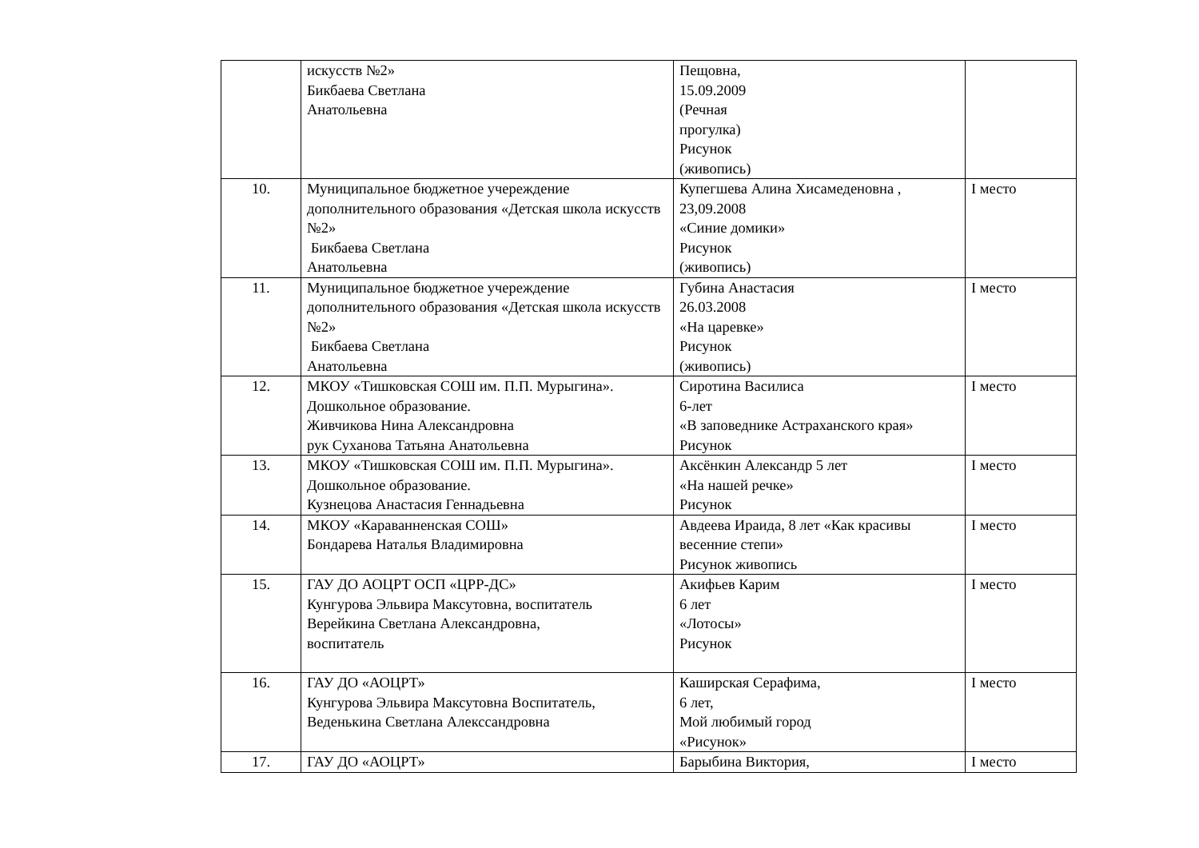| | искусств №2» Бикбаева Светлана Анатольевна | Пещовна, 15.09.2009 (Речная прогулка) Рисунок (живопись) | |
| 10. | Муниципальное бюджетное учереждение дополнительного образования «Детская школа искусств №2» Бикбаева Светлана Анатольевна | Купегшева Алина Хисамеденовна , 23,09.2008 «Синие домики» Рисунок (живопись) | I место |
| 11. | Муниципальное бюджетное учереждение дополнительного образования «Детская школа искусств №2» Бикбаева Светлана Анатольевна | Губина Анастасия 26.03.2008 «На царевке» Рисунок (живопись) | I место |
| 12. | МКОУ «Тишковская СОШ им. П.П. Мурыгина». Дошкольное образование. Живчикова Нина Александровна рук Суханова Татьяна Анатольевна | Сиротина Василиса 6-лет «В заповеднике Астраханского края» Рисунок | I место |
| 13. | МКОУ «Тишковская СОШ им. П.П. Мурыгина». Дошкольное образование. Кузнецова Анастасия Геннадьевна | Аксёнкин Александр 5 лет «На нашей речке» Рисунок | I место |
| 14. | МКОУ «Караванненская СОШ» Бондарева Наталья Владимировна | Авдеева Ираида, 8 лет «Как красивы весенние степи» Рисунок живопись | I место |
| 15. | ГАУ ДО АОЦРТ ОСП «ЦРР-ДС» Кунгурова Эльвира Максутовна, воспитатель Верейкина Светлана Александровна, воспитатель | Акифьев Карим 6 лет «Лотосы» Рисунок | I место |
| 16. | ГАУ ДО «АОЦРТ» Кунгурова Эльвира Максутовна Воспитатель, Веденькина Светлана Алекссандровна | Каширская Серафима, 6 лет, Мой любимый город «Рисунок» | I место |
| 17. | ГАУ ДО «АОЦРТ» | Барыбина Виктория, | I место |